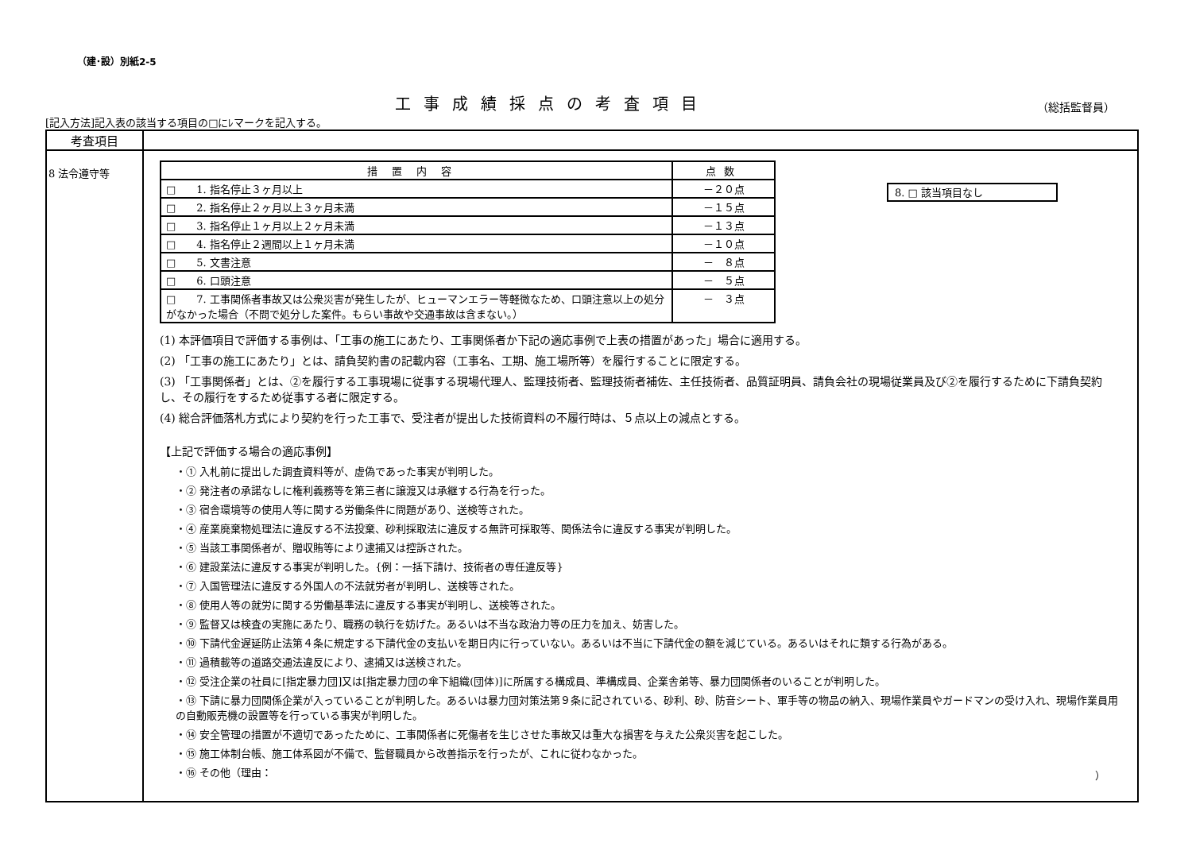（建･設）別紙2-5
工事成績採点の考査項目
（総括監督員）
[記入方法]記入表の該当する項目の□にﾚマークを記入する。
| 考査項目 | |
| 8 法令遵守等 | / 措置内容 / 点数 / / --- / --- / / □ 1. 指名停止３ヶ月以上 / －２０点 / / □ 2. 指名停止２ヶ月以上３ヶ月未満 / －１５点 / / □ 3. 指名停止１ヶ月以上２ヶ月未満 / －１３点 / / □ 4. 指名停止２週間以上１ヶ月未満 / －１０点 / / □ 5. 文書注意 / － ８点 / / □ 6. 口頭注意 / － ５点 / / □ 7. 工事関係者事故又は公衆災害が発生したが、ヒューマンエラー等軽微なため、口頭注意以上の処分がなかった場合（不問で処分した案件。もらい事故や交通事故は含まない。） / － ３点 / 8. □ 該当項目なし (1) 本評価項目で評価する事例は、「工事の施工にあたり、工事関係者か下記の適応事例で上表の措置があった」場合に適用する。 (2) 「工事の施工にあたり」とは、請負契約書の記載内容（工事名、工期、施工場所等）を履行することに限定する。 (3) 「工事関係者」とは、②を履行する工事現場に従事する現場代理人、監理技術者、監理技術者補佐、主任技術者、品質証明員、請負会社の現場従業員及び②を履行するために下請負契約し、その履行をするため従事する者に限定する。 (4) 総合評価落札方式により契約を行った工事で、受注者が提出した技術資料の不履行時は、５点以上の減点とする。 【上記で評価する場合の適応事例】 ・① 入札前に提出した調査資料等が、虚偽であった事実が判明した。 ・② 発注者の承諾なしに権利義務等を第三者に譲渡又は承継する行為を行った。 ・③ 宿舎環境等の使用人等に関する労働条件に問題があり、送検等された。 ・④ 産業廃棄物処理法に違反する不法投棄、砂利採取法に違反する無許可採取等、関係法令に違反する事実が判明した。 ・⑤ 当該工事関係者が、贈収賄等により逮捕又は控訴された。 ・⑥ 建設業法に違反する事実が判明した。{例：一括下請け、技術者の専任違反等} ・⑦ 入国管理法に違反する外国人の不法就労者が判明し、送検等された。 ・⑧ 使用人等の就労に関する労働基準法に違反する事実が判明し、送検等された。 ・⑨ 監督又は検査の実施にあたり、職務の執行を妨げた。あるいは不当な政治力等の圧力を加え、妨害した。 ・⑩ 下請代金遅延防止法第４条に規定する下請代金の支払いを期日内に行っていない。あるいは不当に下請代金の額を減じている。あるいはそれに類する行為がある。 ・⑪ 過積載等の道路交通法違反により、逮捕又は送検された。 ・⑫ 受注企業の社員に[指定暴力団]又は[指定暴力団の傘下組織(団体)]に所属する構成員、準構成員、企業舎弟等、暴力団関係者のいることが判明した。 ・⑬ 下請に暴力団関係企業が入っていることが判明した。あるいは暴力団対策法第９条に記されている、砂利、砂、防音シート、軍手等の物品の納入、現場作業員やガードマンの受け入れ、現場作業員用の自動販売機の設置等を行っている事実が判明した。 ・⑭ 安全管理の措置が不適切であったために、工事関係者に死傷者を生じさせた事故又は重大な損害を与えた公衆災害を起こした。 ・⑮ 施工体制台帳、施工体系図が不備で、監督職員から改善指示を行ったが、これに従わなかった。 ・⑯ その他（理由： ） |